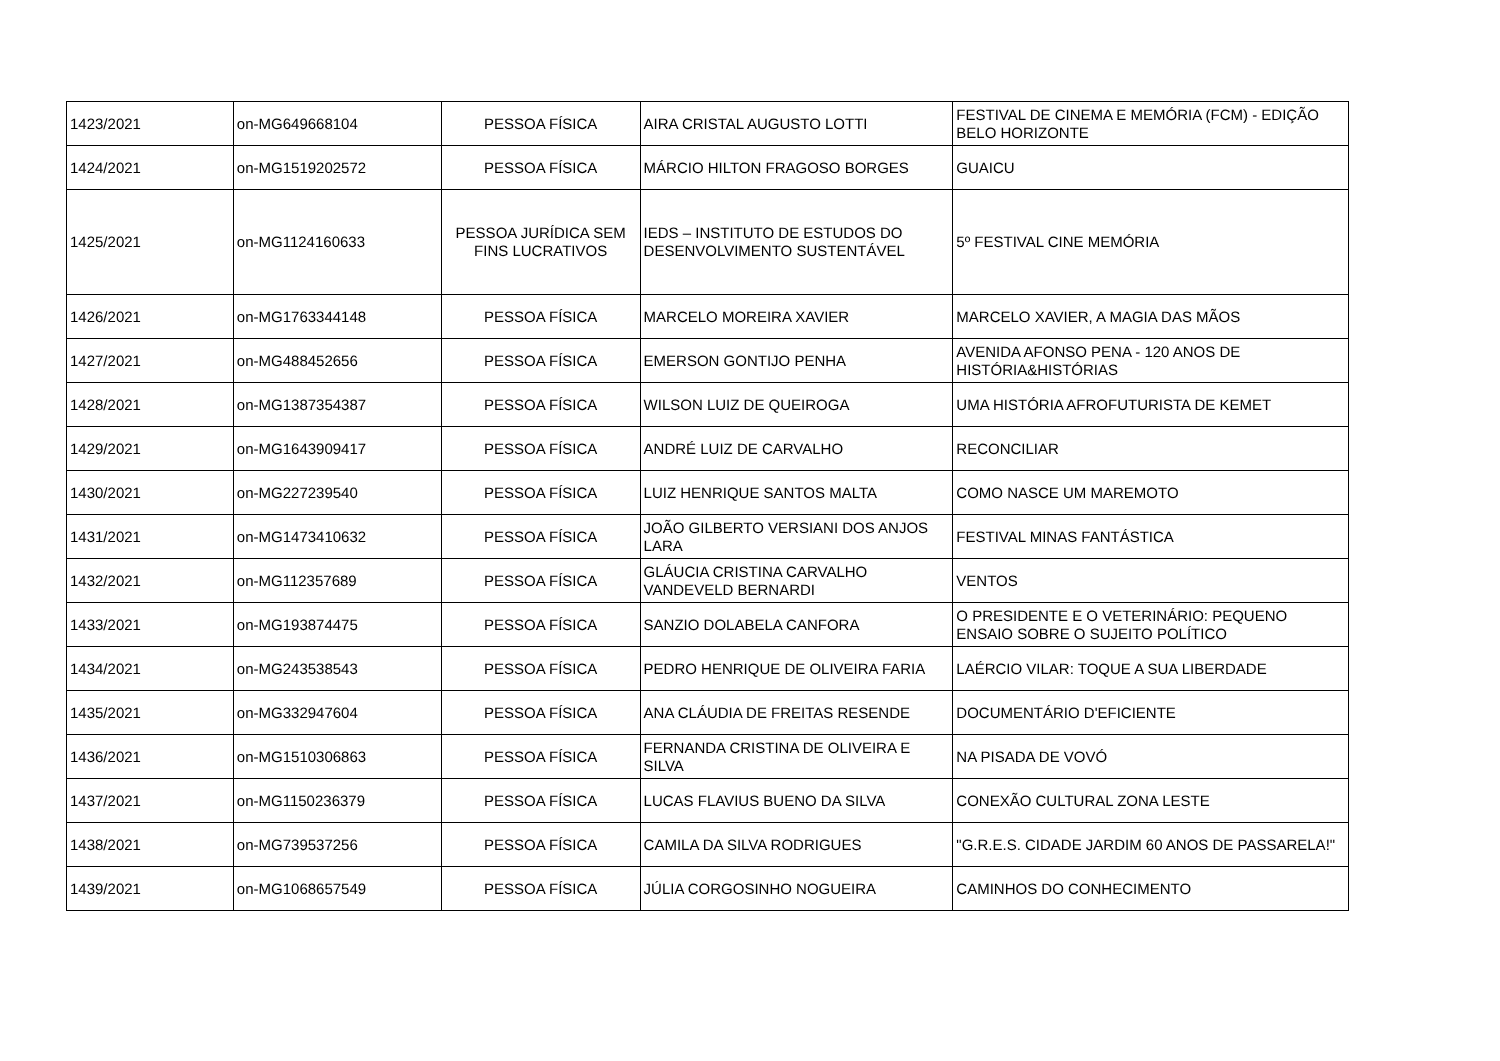| 1423/2021 | on-MG649668104 | PESSOA FÍSICA | AIRA CRISTAL AUGUSTO LOTTI | FESTIVAL DE CINEMA E MEMÓRIA (FCM) - EDIÇÃO BELO HORIZONTE |
| 1424/2021 | on-MG1519202572 | PESSOA FÍSICA | MÁRCIO HILTON FRAGOSO BORGES | GUAICU |
| 1425/2021 | on-MG1124160633 | PESSOA JURÍDICA SEM FINS LUCRATIVOS | IEDS – INSTITUTO DE ESTUDOS DO DESENVOLVIMENTO SUSTENTÁVEL | 5º FESTIVAL CINE MEMÓRIA |
| 1426/2021 | on-MG1763344148 | PESSOA FÍSICA | MARCELO MOREIRA XAVIER | MARCELO XAVIER, A MAGIA DAS MÃOS |
| 1427/2021 | on-MG488452656 | PESSOA FÍSICA | EMERSON GONTIJO PENHA | AVENIDA AFONSO PENA - 120 ANOS DE HISTÓRIA&HISTÓRIAS |
| 1428/2021 | on-MG1387354387 | PESSOA FÍSICA | WILSON LUIZ DE QUEIROGA | UMA HISTÓRIA AFROFUTURISTA DE KEMET |
| 1429/2021 | on-MG1643909417 | PESSOA FÍSICA | ANDRÉ LUIZ DE CARVALHO | RECONCILIAR |
| 1430/2021 | on-MG227239540 | PESSOA FÍSICA | LUIZ HENRIQUE SANTOS MALTA | COMO NASCE UM MAREMOTO |
| 1431/2021 | on-MG1473410632 | PESSOA FÍSICA | JOÃO GILBERTO VERSIANI DOS ANJOS LARA | FESTIVAL MINAS FANTÁSTICA |
| 1432/2021 | on-MG112357689 | PESSOA FÍSICA | GLÁUCIA CRISTINA CARVALHO VANDEVELD BERNARDI | VENTOS |
| 1433/2021 | on-MG193874475 | PESSOA FÍSICA | SANZIO DOLABELA CANFORA | O PRESIDENTE E O VETERINÁRIO: PEQUENO ENSAIO SOBRE O SUJEITO POLÍTICO |
| 1434/2021 | on-MG243538543 | PESSOA FÍSICA | PEDRO HENRIQUE DE OLIVEIRA FARIA | LAÉRCIO VILAR: TOQUE A SUA LIBERDADE |
| 1435/2021 | on-MG332947604 | PESSOA FÍSICA | ANA CLÁUDIA DE FREITAS RESENDE | DOCUMENTÁRIO D'EFICIENTE |
| 1436/2021 | on-MG1510306863 | PESSOA FÍSICA | FERNANDA CRISTINA DE OLIVEIRA E SILVA | NA PISADA DE VOVÓ |
| 1437/2021 | on-MG1150236379 | PESSOA FÍSICA | LUCAS FLAVIUS BUENO DA SILVA | CONEXÃO CULTURAL ZONA LESTE |
| 1438/2021 | on-MG739537256 | PESSOA FÍSICA | CAMILA DA SILVA RODRIGUES | "G.R.E.S. CIDADE JARDIM 60 ANOS DE PASSARELA!" |
| 1439/2021 | on-MG1068657549 | PESSOA FÍSICA | JÚLIA CORGOSINHO NOGUEIRA | CAMINHOS DO CONHECIMENTO |